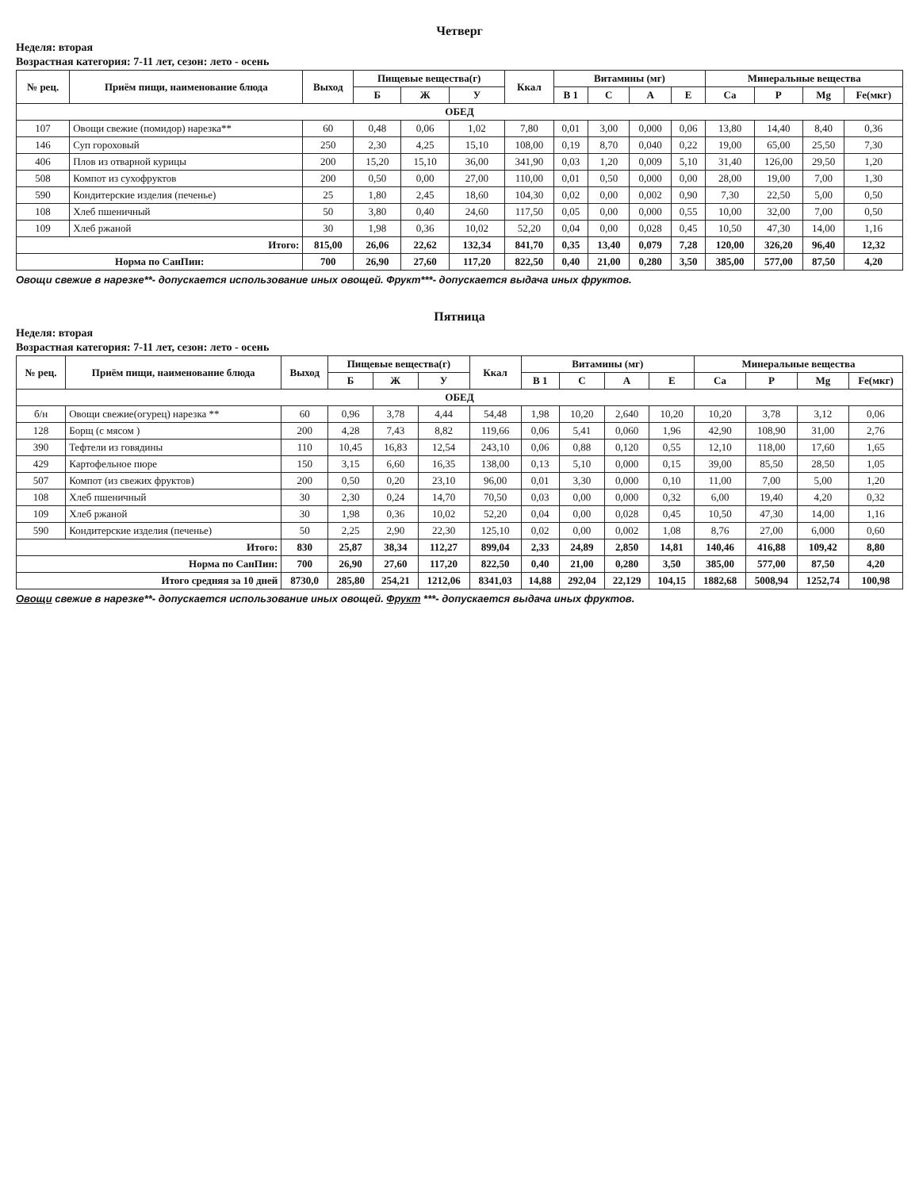Четверг
Неделя: вторая
Возрастная категория: 7-11 лет, сезон: лето - осень
| № рец. | Приём пищи, наименование блюда | Выход | Пищевые вещества(г) | | | Ккал | Витамины (мг) | | | | Минеральные вещества | | | |
| --- | --- | --- | --- | --- | --- | --- | --- | --- | --- | --- | --- | --- | --- | --- |
| | | | Б | Ж | У | | В 1 | С | А | Е | Ca | P | Mg | Fe(мкг) |
| ОБЕД | | | | | | | | | | | | | | |
| 107 | Овощи свежие (помидор) нарезка** | 60 | 0,48 | 0,06 | 1,02 | 7,80 | 0,01 | 3,00 | 0,000 | 0,06 | 13,80 | 14,40 | 8,40 | 0,36 |
| 146 | Суп гороховый | 250 | 2,30 | 4,25 | 15,10 | 108,00 | 0,19 | 8,70 | 0,040 | 0,22 | 19,00 | 65,00 | 25,50 | 7,30 |
| 406 | Плов из отварной курицы | 200 | 15,20 | 15,10 | 36,00 | 341,90 | 0,03 | 1,20 | 0,009 | 5,10 | 31,40 | 126,00 | 29,50 | 1,20 |
| 508 | Компот из сухофруктов | 200 | 0,50 | 0,00 | 27,00 | 110,00 | 0,01 | 0,50 | 0,000 | 0,00 | 28,00 | 19,00 | 7,00 | 1,30 |
| 590 | Кондитерские изделия (печенье) | 25 | 1,80 | 2,45 | 18,60 | 104,30 | 0,02 | 0,00 | 0,002 | 0,90 | 7,30 | 22,50 | 5,00 | 0,50 |
| 108 | Хлеб пшеничный | 50 | 3,80 | 0,40 | 24,60 | 117,50 | 0,05 | 0,00 | 0,000 | 0,55 | 10,00 | 32,00 | 7,00 | 0,50 |
| 109 | Хлеб ржаной | 30 | 1,98 | 0,36 | 10,02 | 52,20 | 0,04 | 0,00 | 0,028 | 0,45 | 10,50 | 47,30 | 14,00 | 1,16 |
| Итого: | | 815,00 | 26,06 | 22,62 | 132,34 | 841,70 | 0,35 | 13,40 | 0,079 | 7,28 | 120,00 | 326,20 | 96,40 | 12,32 |
| Норма по СанПин: | | 700 | 26,90 | 27,60 | 117,20 | 822,50 | 0,40 | 21,00 | 0,280 | 3,50 | 385,00 | 577,00 | 87,50 | 4,20 |
Овощи свежие в нарезке**- допускается использование иных овощей. Фрукт***- допускается выдача иных фруктов.
Пятница
Неделя: вторая
Возрастная категория: 7-11 лет, сезон: лето - осень
| № рец. | Приём пищи, наименование блюда | Выход | Пищевые вещества(г) | | | Ккал | Витамины (мг) | | | | Минеральные вещества | | | |
| --- | --- | --- | --- | --- | --- | --- | --- | --- | --- | --- | --- | --- | --- | --- |
| | | | Б | Ж | У | | В 1 | С | А | Е | Ca | P | Mg | Fe(мкг) |
| ОБЕД | | | | | | | | | | | | | | |
| б/н | Овощи свежие(огурец) нарезка ** | 60 | 0,96 | 3,78 | 4,44 | 54,48 | 1,98 | 10,20 | 2,640 | 10,20 | 10,20 | 3,78 | 3,12 | 0,06 |
| 128 | Борщ (с мясом ) | 200 | 4,28 | 7,43 | 8,82 | 119,66 | 0,06 | 5,41 | 0,060 | 1,96 | 42,90 | 108,90 | 31,00 | 2,76 |
| 390 | Тефтели из говядины | 110 | 10,45 | 16,83 | 12,54 | 243,10 | 0,06 | 0,88 | 0,120 | 0,55 | 12,10 | 118,00 | 17,60 | 1,65 |
| 429 | Картофельное пюре | 150 | 3,15 | 6,60 | 16,35 | 138,00 | 0,13 | 5,10 | 0,000 | 0,15 | 39,00 | 85,50 | 28,50 | 1,05 |
| 507 | Компот (из свежих фруктов) | 200 | 0,50 | 0,20 | 23,10 | 96,00 | 0,01 | 3,30 | 0,000 | 0,10 | 11,00 | 7,00 | 5,00 | 1,20 |
| 108 | Хлеб пшеничный | 30 | 2,30 | 0,24 | 14,70 | 70,50 | 0,03 | 0,00 | 0,000 | 0,32 | 6,00 | 19,40 | 4,20 | 0,32 |
| 109 | Хлеб ржаной | 30 | 1,98 | 0,36 | 10,02 | 52,20 | 0,04 | 0,00 | 0,028 | 0,45 | 10,50 | 47,30 | 14,00 | 1,16 |
| 590 | Кондитерские изделия (печенье) | 50 | 2,25 | 2,90 | 22,30 | 125,10 | 0,02 | 0,00 | 0,002 | 1,08 | 8,76 | 27,00 | 6,000 | 0,60 |
| Итого: | | 830 | 25,87 | 38,34 | 112,27 | 899,04 | 2,33 | 24,89 | 2,850 | 14,81 | 140,46 | 416,88 | 109,42 | 8,80 |
| Норма по СанПин: | | 700 | 26,90 | 27,60 | 117,20 | 822,50 | 0,40 | 21,00 | 0,280 | 3,50 | 385,00 | 577,00 | 87,50 | 4,20 |
| Итого средняя за 10 дней | | 8730,0 | 285,80 | 254,21 | 1212,06 | 8341,03 | 14,88 | 292,04 | 22,129 | 104,15 | 1882,68 | 5008,94 | 1252,74 | 100,98 |
Овощи свежие в нарезке**- допускается использование иных овощей. Фрукт ***- допускается выдача иных фруктов.